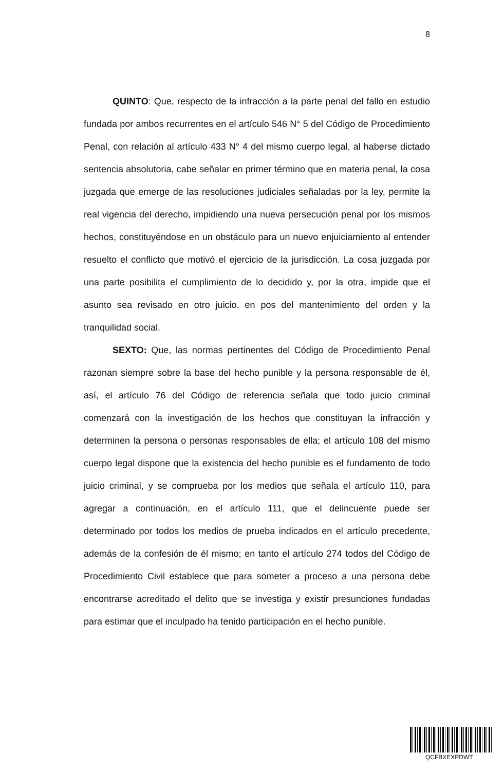8
QUINTO: Que, respecto de la infracción a la parte penal del fallo en estudio fundada por ambos recurrentes en el artículo 546 N° 5 del Código de Procedimiento Penal, con relación al artículo 433 N° 4 del mismo cuerpo legal, al haberse dictado sentencia absolutoria, cabe señalar en primer término que en materia penal, la cosa juzgada que emerge de las resoluciones judiciales señaladas por la ley, permite la real vigencia del derecho, impidiendo una nueva persecución penal por los mismos hechos, constituyéndose en un obstáculo para un nuevo enjuiciamiento al entender resuelto el conflicto que motivó el ejercicio de la jurisdicción. La cosa juzgada por una parte posibilita el cumplimiento de lo decidido y, por la otra, impide que el asunto sea revisado en otro juicio, en pos del mantenimiento del orden y la tranquilidad social.
SEXTO: Que, las normas pertinentes del Código de Procedimiento Penal razonan siempre sobre la base del hecho punible y la persona responsable de él, así, el artículo 76 del Código de referencia señala que todo juicio criminal comenzará con la investigación de los hechos que constituyan la infracción y determinen la persona o personas responsables de ella; el artículo 108 del mismo cuerpo legal dispone que la existencia del hecho punible es el fundamento de todo juicio criminal, y se comprueba por los medios que señala el artículo 110, para agregar a continuación, en el artículo 111, que el delincuente puede ser determinado por todos los medios de prueba indicados en el artículo precedente, además de la confesión de él mismo; en tanto el artículo 274 todos del Código de Procedimiento Civil establece que para someter a proceso a una persona debe encontrarse acreditado el delito que se investiga y existir presunciones fundadas para estimar que el inculpado ha tenido participación en el hecho punible.
QCFBXEXPDWT